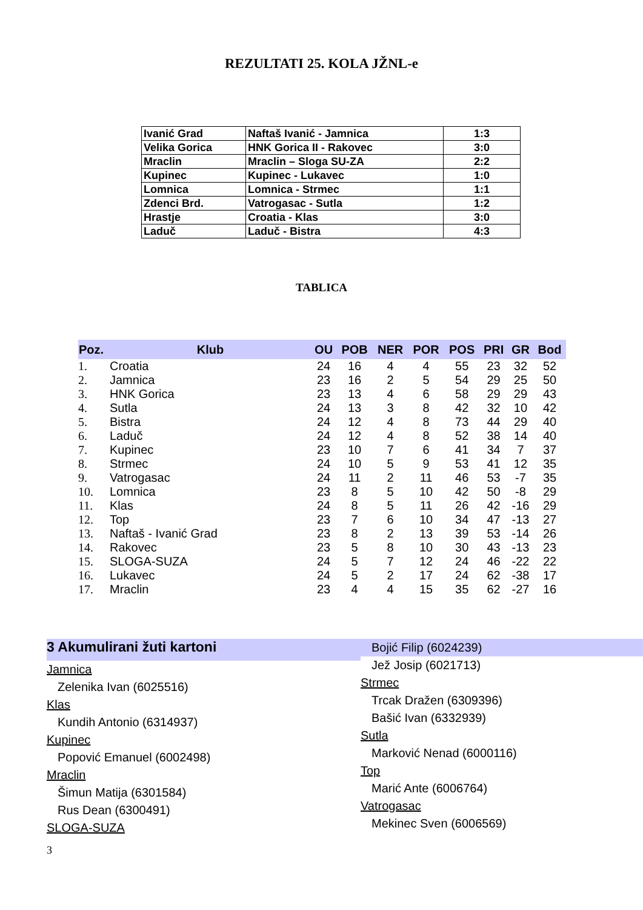REZULTATI 25. KOLA JŽNL-e
| Ivanić Grad | Naftaš Ivanić - Jamnica | 1:3 |
| Velika Gorica | HNK Gorica II - Rakovec | 3:0 |
| Mraclin | Mraclin – Sloga SU-ZA | 2:2 |
| Kupinec | Kupinec - Lukavec | 1:0 |
| Lomnica | Lomnica - Strmec | 1:1 |
| Zdenci Brd. | Vatrogasac - Sutla | 1:2 |
| Hrastje | Croatia - Klas | 3:0 |
| Laduč | Laduč - Bistra | 4:3 |
TABLICA
| Poz. | Klub | OU | POB | NER | POR | POS | PRI | GR | Bod |
| --- | --- | --- | --- | --- | --- | --- | --- | --- | --- |
| 1. | Croatia | 24 | 16 | 4 | 4 | 55 | 23 | 32 | 52 |
| 2. | Jamnica | 23 | 16 | 2 | 5 | 54 | 29 | 25 | 50 |
| 3. | HNK Gorica | 23 | 13 | 4 | 6 | 58 | 29 | 29 | 43 |
| 4. | Sutla | 24 | 13 | 3 | 8 | 42 | 32 | 10 | 42 |
| 5. | Bistra | 24 | 12 | 4 | 8 | 73 | 44 | 29 | 40 |
| 6. | Laduč | 24 | 12 | 4 | 8 | 52 | 38 | 14 | 40 |
| 7. | Kupinec | 23 | 10 | 7 | 6 | 41 | 34 | 7 | 37 |
| 8. | Strmec | 24 | 10 | 5 | 9 | 53 | 41 | 12 | 35 |
| 9. | Vatrogasac | 24 | 11 | 2 | 11 | 46 | 53 | -7 | 35 |
| 10. | Lomnica | 23 | 8 | 5 | 10 | 42 | 50 | -8 | 29 |
| 11. | Klas | 24 | 8 | 5 | 11 | 26 | 42 | -16 | 29 |
| 12. | Top | 23 | 7 | 6 | 10 | 34 | 47 | -13 | 27 |
| 13. | Naftaš - Ivanić Grad | 23 | 8 | 2 | 13 | 39 | 53 | -14 | 26 |
| 14. | Rakovec | 23 | 5 | 8 | 10 | 30 | 43 | -13 | 23 |
| 15. | SLOGA-SUZA | 24 | 5 | 7 | 12 | 24 | 46 | -22 | 22 |
| 16. | Lukavec | 24 | 5 | 2 | 17 | 24 | 62 | -38 | 17 |
| 17. | Mraclin | 23 | 4 | 4 | 15 | 35 | 62 | -27 | 16 |
3 Akumulirani žuti kartoni
Jamnica
Zelenika Ivan (6025516)
Klas
Kundih Antonio (6314937)
Kupinec
Popović Emanuel (6002498)
Mraclin
Šimun Matija (6301584)
Rus Dean (6300491)
SLOGA-SUZA
Bojić Filip (6024239)
Jež Josip (6021713)
Strmec
Trcak Dražen (6309396)
Bašić Ivan (6332939)
Sutla
Marković Nenad (6000116)
Top
Marić Ante (6006764)
Vatrogasac
Mekinec Sven (6006569)
3